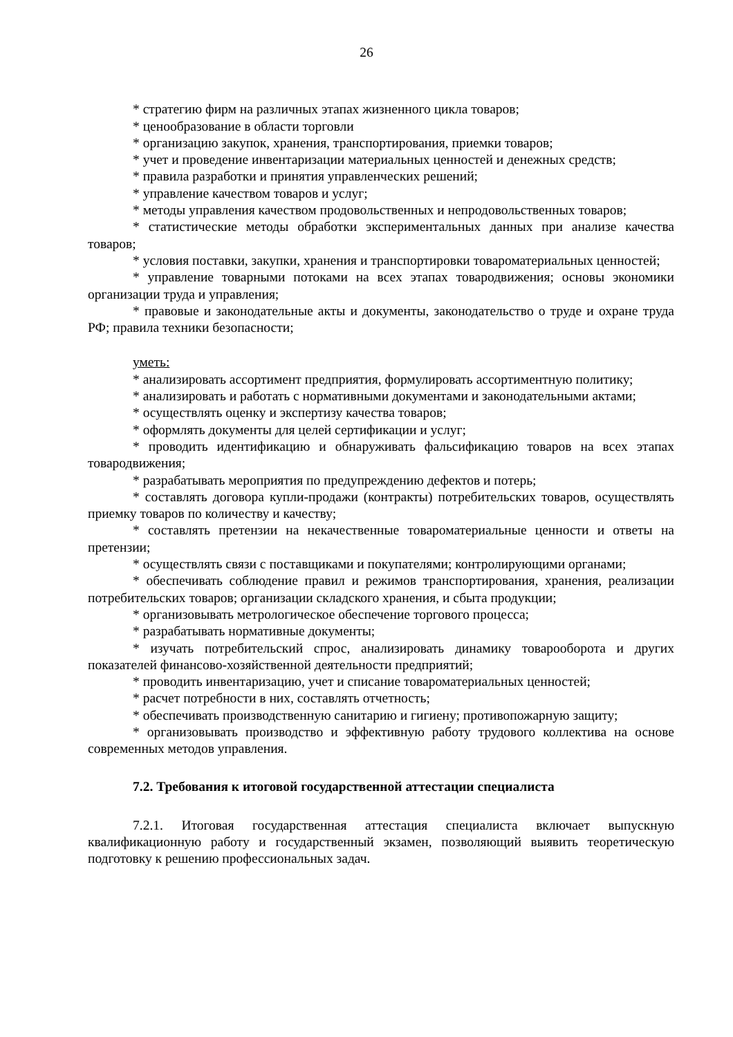26
* стратегию фирм на различных этапах жизненного цикла товаров;
* ценообразование в области торговли
* организацию закупок, хранения, транспортирования, приемки товаров;
* учет и проведение инвентаризации материальных ценностей и денежных средств;
* правила разработки и принятия управленческих решений;
* управление качеством товаров и услуг;
* методы управления качеством продовольственных и непродовольственных товаров;
* статистические методы обработки экспериментальных данных при анализе качества товаров;
* условия поставки, закупки, хранения и транспортировки товароматериальных ценностей;
* управление товарными потоками на всех этапах товародвижения; основы экономики организации труда и управления;
* правовые и законодательные акты и документы, законодательство о труде и охране труда РФ; правила техники безопасности;
уметь:
* анализировать ассортимент предприятия, формулировать ассортиментную политику;
* анализировать и работать с нормативными документами и законодательными актами;
* осуществлять оценку и экспертизу качества товаров;
* оформлять документы для целей сертификации и услуг;
* проводить идентификацию и обнаруживать фальсификацию товаров на всех этапах товародвижения;
* разрабатывать мероприятия по предупреждению дефектов и потерь;
* составлять договора купли-продажи (контракты) потребительских товаров, осуществлять приемку товаров по количеству и качеству;
* составлять претензии на некачественные товароматериальные ценности и ответы на претензии;
* осуществлять связи с поставщиками и покупателями; контролирующими органами;
* обеспечивать соблюдение правил и режимов транспортирования, хранения, реализации потребительских товаров; организации складского хранения, и сбыта продукции;
* организовывать метрологическое обеспечение торгового процесса;
* разрабатывать нормативные документы;
* изучать потребительский спрос, анализировать динамику товарооборота и других показателей финансово-хозяйственной деятельности предприятий;
* проводить инвентаризацию, учет и списание товароматериальных ценностей;
* расчет потребности в них, составлять отчетность;
* обеспечивать производственную санитарию и гигиену; противопожарную защиту;
* организовывать производство и эффективную работу трудового коллектива на основе современных методов управления.
7.2. Требования к итоговой государственной аттестации специалиста
7.2.1. Итоговая государственная аттестация специалиста включает выпускную квалификационную работу и государственный экзамен, позволяющий выявить теоретическую подготовку к решению профессиональных задач.